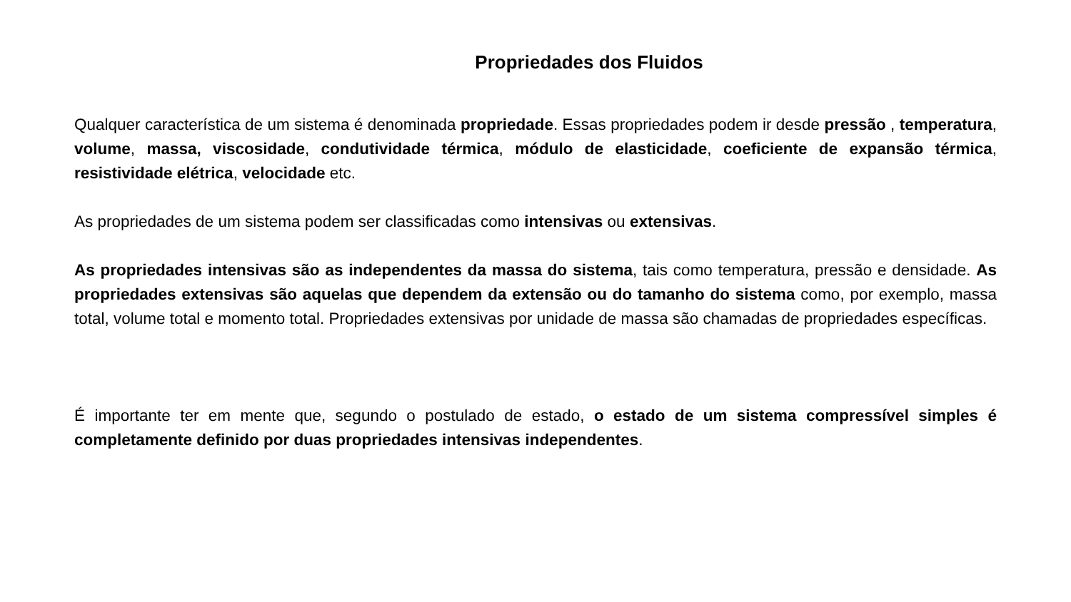Propriedades dos Fluidos
Qualquer característica de um sistema é denominada propriedade. Essas propriedades podem ir desde pressão , temperatura, volume, massa, viscosidade, condutividade térmica, módulo de elasticidade, coeficiente de expansão térmica, resistividade elétrica, velocidade etc.
As propriedades de um sistema podem ser classificadas como intensivas ou extensivas.
As propriedades intensivas são as independentes da massa do sistema, tais como temperatura, pressão e densidade. As propriedades extensivas são aquelas que dependem da extensão ou do tamanho do sistema como, por exemplo, massa total, volume total e momento total. Propriedades extensivas por unidade de massa são chamadas de propriedades específicas.
É importante ter em mente que, segundo o postulado de estado, o estado de um sistema compressível simples é completamente definido por duas propriedades intensivas independentes.